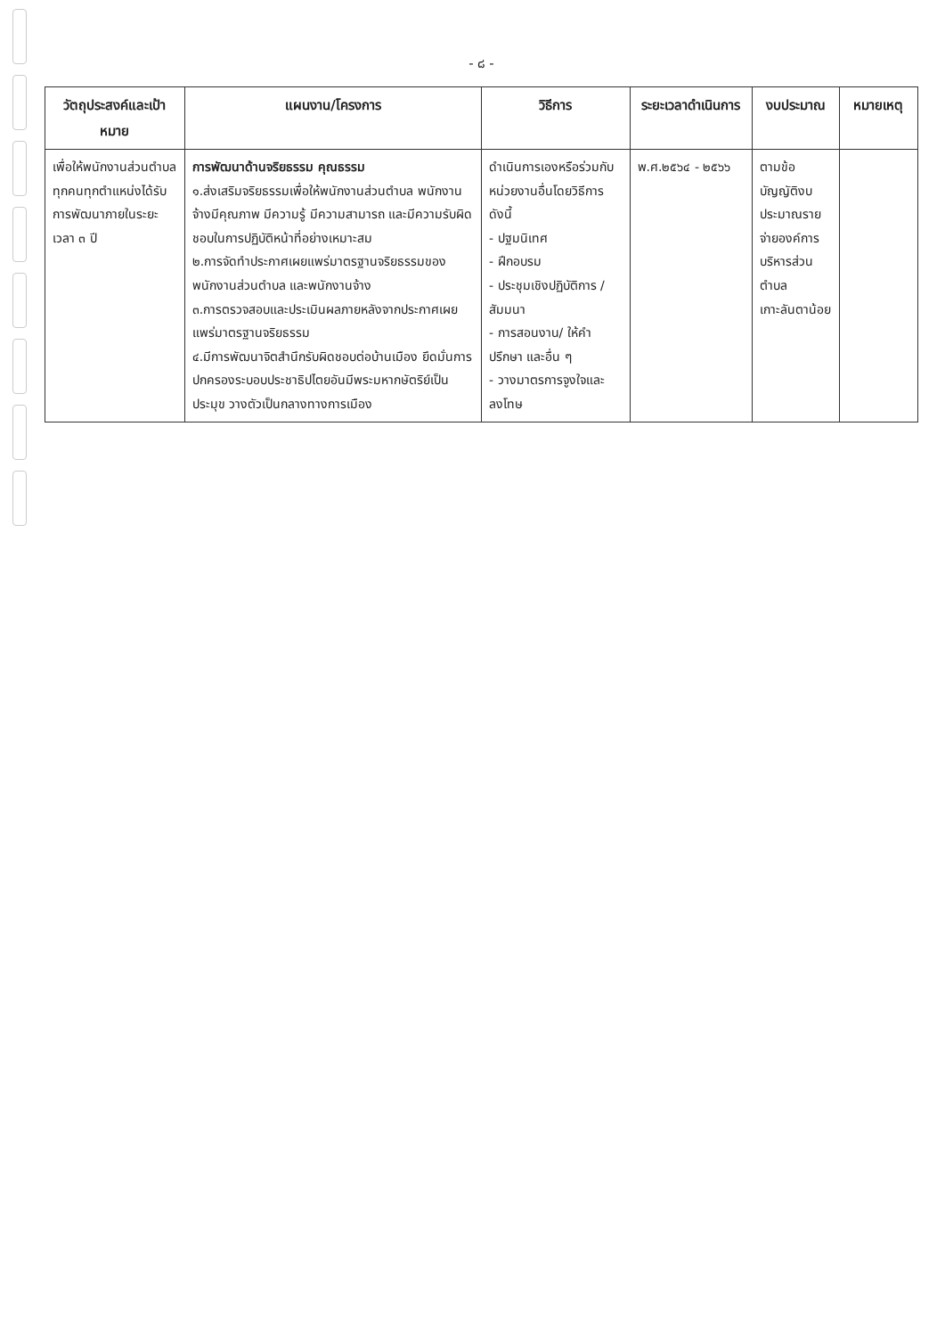- ๘ -
| วัตถุประสงค์และเป้าหมาย | แผนงาน/โครงการ | วิธีการ | ระยะเวลาดำเนินการ | งบประมาณ | หมายเหตุ |
| --- | --- | --- | --- | --- | --- |
| เพื่อให้พนักงานส่วนตำบลทุกคนทุกตำแหน่งได้รับการพัฒนาภายในระยะเวลา ๓ ปี | การพัฒนาด้านจริยธรรม คุณธรรม ๑.ส่งเสริมจริยธรรมเพื่อให้พนักงานส่วนตำบล พนักงานจ้างมีคุณภาพ มีความรู้ มีความสามารถ และมีความรับผิดชอบในการปฏิบัติหน้าที่อย่างเหมาะสม ๒.การจัดทำประกาศเผยแพร่มาตรฐานจริยธรรมของพนักงานส่วนตำบล และพนักงานจ้าง ๓.การตรวจสอบและประเมินผลภายหลังจากประกาศเผยแพร่มาตรฐานจริยธรรม ๔.มีการพัฒนาจิตสำนึกรับผิดชอบต่อบ้านเมือง ยึดมั่นการปกครองระบอบประชาธิปไตยอันมีพระมหากษัตริย์เป็นประมุข วางตัวเป็นกลางทางการเมือง | ดำเนินการเองหรือร่วมกับหน่วยงานอื่นโดยวิธีการดังนี้ - ปฐมนิเทศ - ฝึกอบรม - ประชุมเชิงปฏิบัติการ / สัมมนา - การสอนงาน/ ให้คำปรึกษา และอื่น ๆ - วางมาตรการจูงใจและลงโทษ | พ.ศ.๒๕๖๔ - ๒๕๖๖ | ตามข้อบัญญัติงบประมาณรายจ่ายองค์การบริหารส่วนตำบลเกาะลันตาน้อย | |